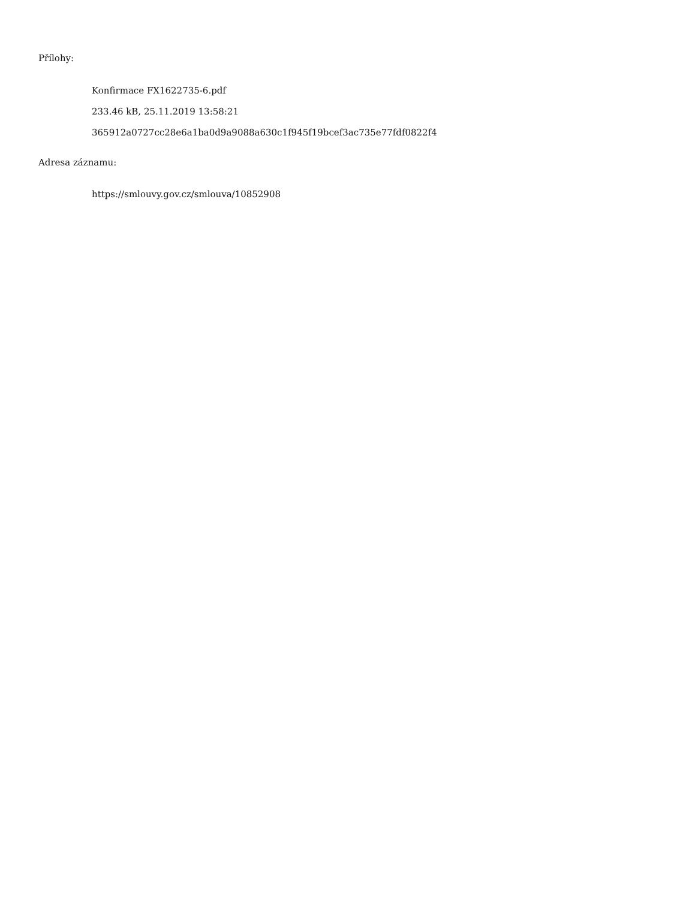Přílohy:
Konfirmace FX1622735-6.pdf
233.46 kB, 25.11.2019 13:58:21
365912a0727cc28e6a1ba0d9a9088a630c1f945f19bcef3ac735e77fdf0822f4
Adresa záznamu:
https://smlouvy.gov.cz/smlouva/10852908